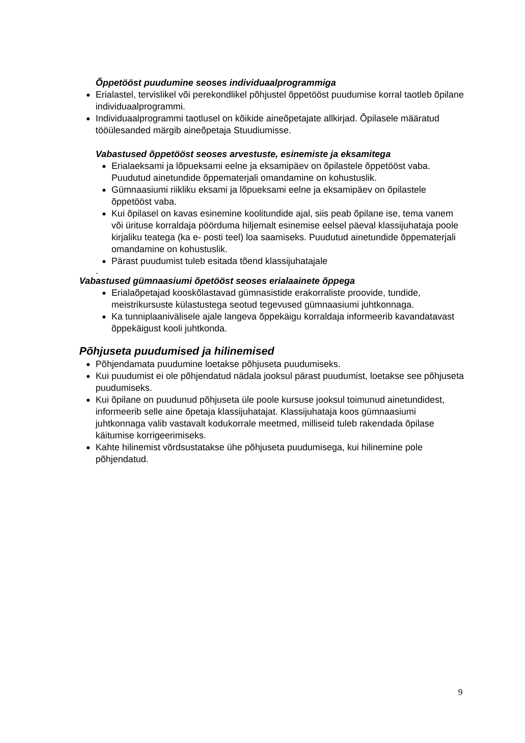Õppetööst puudumine seoses individuaalprogrammiga
Erialastel, tervislikel või perekondlikel põhjustel õppetööst puudumise korral taotleb õpilane individuaalprogrammi.
Individuaalprogrammi taotlusel on kõikide aineõpetajate allkirjad. Õpilasele määratud tööülesanded märgib aineõpetaja Stuudiumisse.
Vabastused õppetööst seoses arvestuste, esinemiste ja eksamitega
Erialaeksami ja lõpueksami eelne ja eksamipäev on õpilastele õppetööst vaba. Puudutud ainetundide õppematerjali omandamine on kohustuslik.
Gümnaasiumi riikliku eksami ja lõpueksami eelne ja eksamipäev on õpilastele õppetööst vaba.
Kui õpilasel on kavas esinemine koolitundide ajal, siis peab õpilane ise, tema vanem või ürituse korraldaja pöörduma hiljemalt esinemise eelsel päeval klassijuhataja poole kirjaliku teatega (ka e- posti teel) loa saamiseks. Puudutud ainetundide õppematerjali omandamine on kohustuslik.
Pärast puudumist tuleb esitada tõend klassijuhatajale
.
Vabastused gümnaasiumi õpetööst seoses erialaainete õppega
Erialaõpetajad kooskõlastavad gümnasistide erakorraliste proovide, tundide, meistrikursuste külastustega seotud tegevused gümnaasiumi juhtkonnaga.
Ka tunniplaanivälisele ajale langeva õppekäigu korraldaja informeerib kavandatavast õppekäigust kooli juhtkonda.
Põhjuseta puudumised ja hilinemised
Põhjendamata puudumine loetakse põhjuseta puudumiseks.
Kui puudumist ei ole põhjendatud nädala jooksul pärast puudumist, loetakse see põhjuseta puudumiseks.
Kui õpilane on puudunud põhjuseta üle poole kursuse jooksul toimunud ainetundidest, informeerib selle aine õpetaja klassijuhatajat. Klassijuhataja koos gümnaasiumi juhtkonnaga valib vastavalt kodukorrale meetmed, milliseid tuleb rakendada õpilase käitumise korrigeerimiseks.
Kahte hilinemist võrdsustatakse ühe põhjuseta puudumisega, kui hilinemine pole põhjendatud.
9